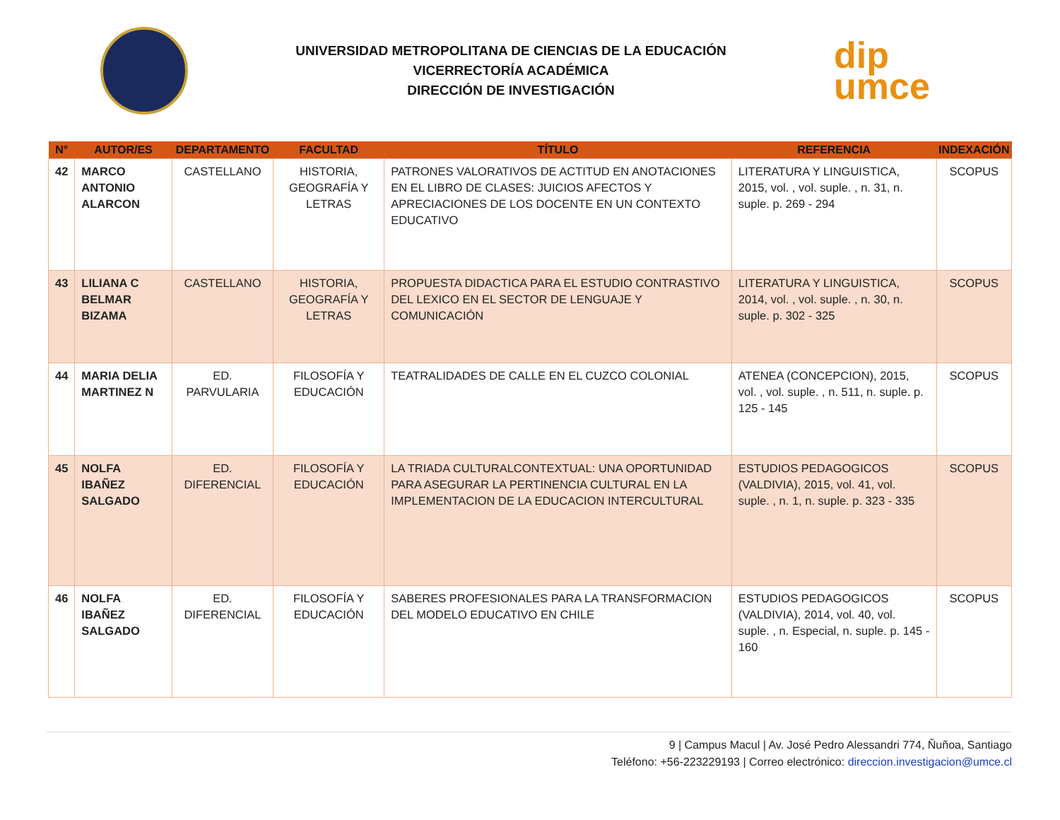UNIVERSIDAD METROPOLITANA DE CIENCIAS DE LA EDUCACIÓN
VICERRECTORÍA ACADÉMICA
DIRECCIÓN DE INVESTIGACIÓN
dip
umce
| N° | AUTOR/ES | DEPARTAMENTO | FACULTAD | TÍTULO | REFERENCIA | INDEXACIÓN |
| --- | --- | --- | --- | --- | --- | --- |
| 42 | MARCO ANTONIO ALARCON | CASTELLANO | HISTORIA, GEOGRAFÍA Y LETRAS | PATRONES VALORATIVOS DE ACTITUD EN ANOTACIONES EN EL LIBRO DE CLASES: JUICIOS AFECTOS Y APRECIACIONES DE LOS DOCENTE EN UN CONTEXTO EDUCATIVO | LITERATURA Y LINGUISTICA, 2015, vol. , vol. suple. , n. 31, n. suple. p. 269 - 294 | SCOPUS |
| 43 | LILIANA C BELMAR BIZAMA | CASTELLANO | HISTORIA, GEOGRAFÍA Y LETRAS | PROPUESTA DIDACTICA PARA EL ESTUDIO CONTRASTIVO DEL LEXICO EN EL SECTOR DE LENGUAJE Y COMUNICACIÓN | LITERATURA Y LINGUISTICA, 2014, vol. , vol. suple. , n. 30, n. suple. p. 302 - 325 | SCOPUS |
| 44 | MARIA DELIA MARTINEZ N | ED. PARVULARIA | FILOSOFÍA Y EDUCACIÓN | TEATRALIDADES DE CALLE EN EL CUZCO COLONIAL | ATENEA (CONCEPCION), 2015, vol. , vol. suple. , n. 511, n. suple. p. 125 - 145 | SCOPUS |
| 45 | NOLFA IBAÑEZ SALGADO | ED. DIFERENCIAL | FILOSOFÍA Y EDUCACIÓN | LA TRIADA CULTURALCONTEXTUAL: UNA OPORTUNIDAD PARA ASEGURAR LA PERTINENCIA CULTURAL EN LA IMPLEMENTACION DE LA EDUCACION INTERCULTURAL | ESTUDIOS PEDAGOGICOS (VALDIVIA), 2015, vol. 41, vol. suple. , n. 1, n. suple. p. 323 - 335 | SCOPUS |
| 46 | NOLFA IBAÑEZ SALGADO | ED. DIFERENCIAL | FILOSOFÍA Y EDUCACIÓN | SABERES PROFESIONALES PARA LA TRANSFORMACION DEL MODELO EDUCATIVO EN CHILE | ESTUDIOS PEDAGOGICOS (VALDIVIA), 2014, vol. 40, vol. suple. , n. Especial, n. suple. p. 145 - 160 | SCOPUS |
9 | Campus Macul | Av. José Pedro Alessandri 774, Ñuñoa, Santiago
Teléfono: +56-223229193 | Correo electrónico: direccion.investigacion@umce.cl